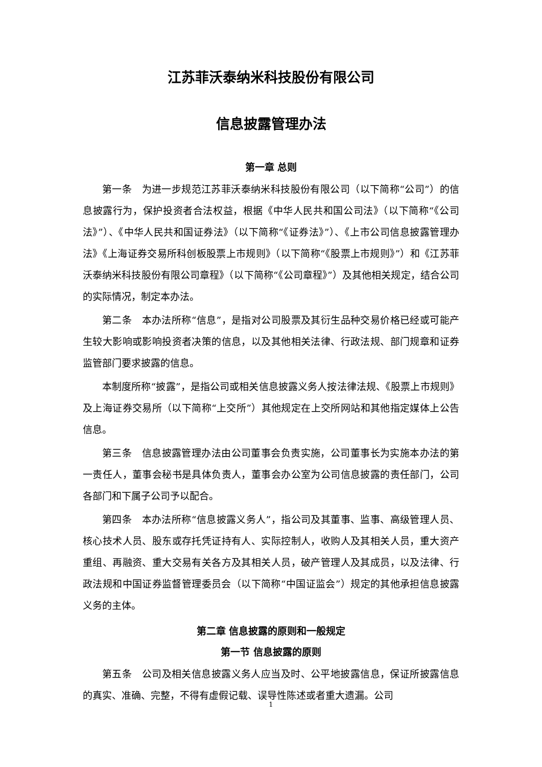江苏菲沃泰纳米科技股份有限公司
信息披露管理办法
第一章 总则
第一条　为进一步规范江苏菲沃泰纳米科技股份有限公司（以下简称“公司”）的信息披露行为，保护投资者合法权益，根据《中华人民共和国公司法》（以下简称“《公司法》”）、《中华人民共和国证券法》（以下简称“《证券法》”）、《上市公司信息披露管理办法》《上海证券交易所科创板股票上市规则》（以下简称“《股票上市规则》”）和《江苏菲沃泰纳米科技股份有限公司章程》（以下简称“《公司章程》”）及其他相关规定，结合公司的实际情况，制定本办法。
第二条　本办法所称“信息”，是指对公司股票及其衍生品种交易价格已经或可能产生较大影响或影响投资者决策的信息，以及其他相关法律、行政法规、部门规章和证券监管部门要求披露的信息。
本制度所称“披露”，是指公司或相关信息披露义务人按法律法规、《股票上市规则》及上海证券交易所（以下简称“上交所”）其他规定在上交所网站和其他指定媒体上公告信息。
第三条　信息披露管理办法由公司董事会负责实施，公司董事长为实施本办法的第一责任人，董事会秘书是具体负责人，董事会办公室为公司信息披露的责任部门，公司各部门和下属子公司予以配合。
第四条　本办法所称“信息披露义务人”，指公司及其董事、监事、高级管理人员、核心技术人员、股东或存托凭证持有人、实际控制人，收购人及其相关人员，重大资产重组、再融资、重大交易有关各方及其相关人员，破产管理人及其成员，以及法律、行政法规和中国证券监督管理委员会（以下简称“中国证监会”）规定的其他承担信息披露义务的主体。
第二章 信息披露的原则和一般规定
第一节 信息披露的原则
第五条　公司及相关信息披露义务人应当及时、公平地披露信息，保证所披露信息的真实、准确、完整，不得有虚假记载、误导性陈述或者重大遗漏。公司
1